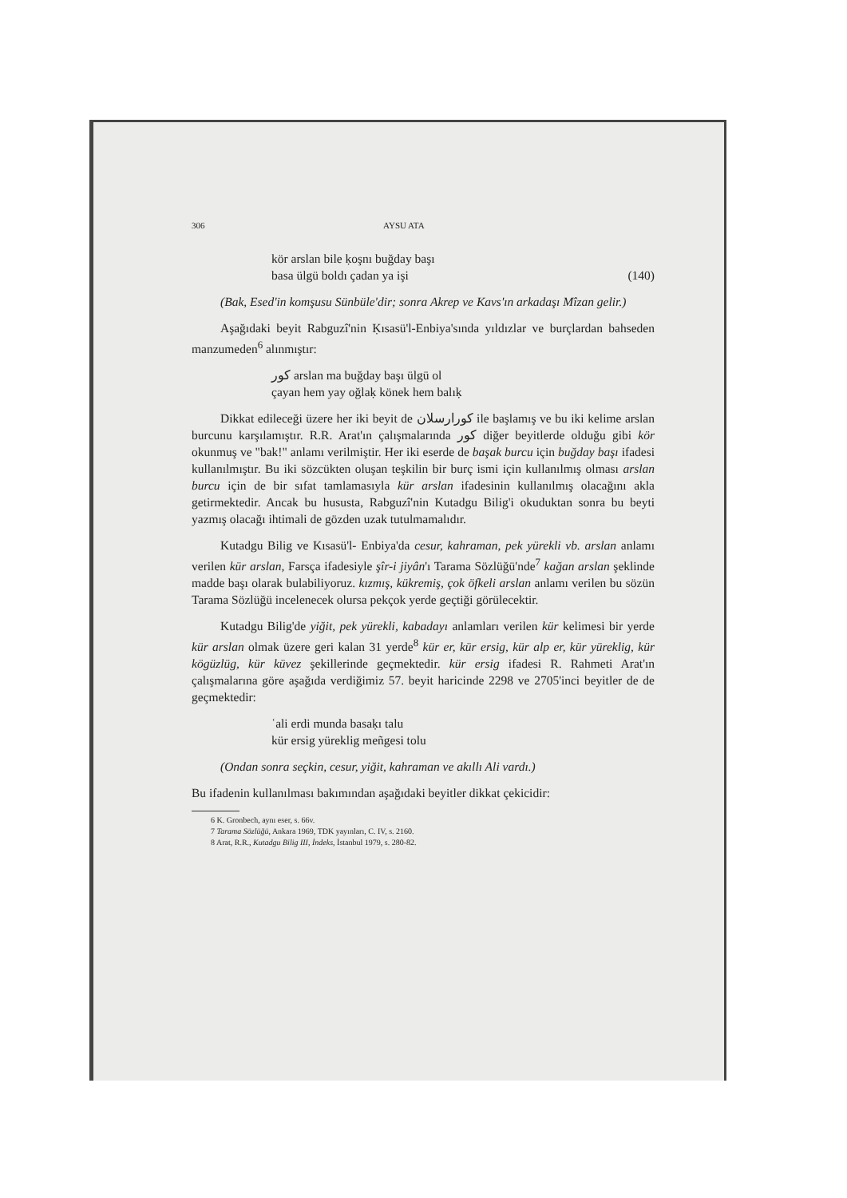306 AYSU ATA
kör arslan bile ḳoşnı buğday başı
basa ülgü boldı çadan ya işi (140)
(Bak, Esed'in komşusu Sünbüle'dir; sonra Akrep ve Kavs'ın arkadaşı Mîzan gelir.)
Aşağıdaki beyit Rabguzî'nin Ḳısasü'l-Enbiya'sında yıldızlar ve burçlardan bahseden manzumeden<sup>6</sup> alınmıştır:
كور arslan ma buğday başı ülgü ol
çayan hem yay oğlaḳ könek hem balıḳ
Dikkat edileceği üzere her iki beyit de كورارسلان ile başlamış ve bu iki kelime arslan burcunu karşılamıştır. R.R. Arat'ın çalışmalarında كور diğer beyitlerde olduğu gibi kör okunmuş ve "bak!" anlamı verilmiştir. Her iki eserde de başak burcu için buğday başı ifadesi kullanılmıştır. Bu iki sözcükten oluşan teşkilin bir burç ismi için kullanılmış olması arslan burcu için de bir sıfat tamlamasıyla kür arslan ifadesinin kullanılmış olacağını akla getirmektedir. Ancak bu hususta, Rabguzî'nin Kutadgu Bilig'i okuduktan sonra bu beyti yazmış olacağı ihtimali de gözden uzak tutulmamalıdır.
Kutadgu Bilig ve Kısasü'l- Enbiya'da cesur, kahraman, pek yürekli vb. arslan anlamı verilen kür arslan, Farsça ifadesiyle şîr-i jiyân'ı Tarama Sözlüğü'nde<sup>7</sup> kağan arslan şeklinde madde başı olarak bulabiliyoruz. kızmış, kükremiş, çok öfkeli arslan anlamı verilen bu sözün Tarama Sözlüğü incelenecek olursa pekçok yerde geçtiği görülecektir.
Kutadgu Bilig'de yiğit, pek yürekli, kabadayı anlamları verilen kür kelimesi bir yerde kür arslan olmak üzere geri kalan 31 yerde<sup>8</sup> kür er, kür ersig, kür alp er, kür yüreklig, kür kögüzlüg, kür küvez şekillerinde geçmektedir. kür ersig ifadesi R. Rahmeti Arat'ın çalışmalarına göre aşağıda verdiğimiz 57. beyit haricinde 2298 ve 2705'inci beyitler de de geçmektedir:
ʿali erdi munda basaḳı talu
kür ersig yüreklig meñgesi tolu
(Ondan sonra seçkin, cesur, yiğit, kahraman ve akıllı Ali vardı.)
Bu ifadenin kullanılması bakımından aşağıdaki beyitler dikkat çekicidir:
6 K. Gronbech, aynı eser, s. 66v.
7 Tarama Sözlüğü, Ankara 1969, TDK yayınları, C. IV, s. 2160.
8 Arat, R.R., Kutadgu Bilig III, İndeks, İstanbul 1979, s. 280-82.